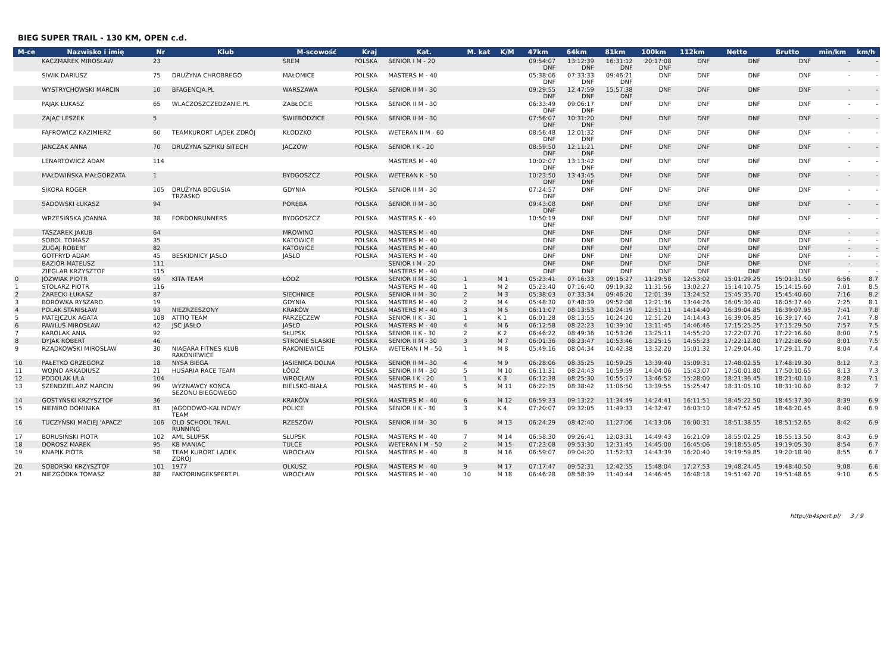BIEG SUPER TRAIL - 130 KM, OPEN c.d.
| M-ce | Nazwisko i imię | Nr | Klub | M-scowość | Kraj | Kat. | M. kat | K/M | 47km | 64km | 81km | 100km | 112km | Netto | Brutto | min/km | km/h |
| --- | --- | --- | --- | --- | --- | --- | --- | --- | --- | --- | --- | --- | --- | --- | --- | --- | --- |
| | KACZMAREK MIROSŁAW | 23 | | ŚREM | POLSKA | SENIOR I M - 20 | | | 09:54:07 DNF | 13:12:39 DNF | 16:31:12 DNF | 20:17:08 DNF | DNF | DNF | DNF | - | - |
| | SIWIK DARIUSZ | 75 | DRUŻYNA CHROBREGO | MAŁOMICE | POLSKA | MASTERS M - 40 | | | 05:38:06 DNF | 07:33:33 DNF | 09:46:21 DNF | DNF | DNF | DNF | DNF | - | - |
| | WYSTRYCHOWSKI MARCIN | 10 | BFAGENCJA.PL | WARSZAWA | POLSKA | SENIOR II M - 30 | | | 09:29:55 DNF | 12:47:59 DNF | 15:57:38 DNF | DNF | DNF | DNF | DNF | - | - |
| | PAJĄK ŁUKASZ | 65 | WLACZOSZCZEDZANIE.PL | ZABŁOCIE | POLSKA | SENIOR II M - 30 | | | 06:33:49 DNF | 09:06:17 DNF | DNF | DNF | DNF | DNF | DNF | - | - |
| | ZAJĄC LESZEK | 5 | | ŚWIEBODZICE | POLSKA | SENIOR II M - 30 | | | 07:56:07 DNF | 10:31:20 DNF | DNF | DNF | DNF | DNF | DNF | - | - |
| | FĄFROWICZ KAZIMIERZ | 60 | TEAMKURORT LĄDEK ZDRÓJ | KŁODZKO | POLSKA | WETERAN II M - 60 | | | 08:56:48 DNF | 12:01:32 DNF | DNF | DNF | DNF | DNF | DNF | - | - |
| | JANCZAK ANNA | 70 | DRUŻYNA SZPIKU SITECH | JACZÓW | POLSKA | SENIOR I K - 20 | | | 08:59:50 DNF | 12:11:21 DNF | DNF | DNF | DNF | DNF | DNF | - | - |
| | LENARTOWICZ ADAM | 114 | | | | MASTERS M - 40 | | | 10:02:07 DNF | 13:13:42 DNF | DNF | DNF | DNF | DNF | DNF | - | - |
| | MAŁOWIŃSKA MAŁGORZATA | 1 | | BYDGOSZCZ | POLSKA | WETERAN K - 50 | | | 10:23:50 DNF | 13:43:45 DNF | DNF | DNF | DNF | DNF | DNF | - | - |
| | SIKORA ROGER | 105 | DRUŻYNA BOGUSIA TRZASKO | GDYNIA | POLSKA | SENIOR II M - 30 | | | 07:24:57 DNF | DNF | DNF | DNF | DNF | DNF | DNF | - | - |
| | SADOWSKI ŁUKASZ | 94 | | PORĘBA | POLSKA | SENIOR II M - 30 | | | 09:43:08 DNF | DNF | DNF | DNF | DNF | DNF | DNF | - | - |
| | WRZESIŃSKA JOANNA | 38 | FORDONRUNNERS | BYDGOSZCZ | POLSKA | MASTERS K - 40 | | | 10:50:19 DNF | DNF | DNF | DNF | DNF | DNF | DNF | - | - |
| | TASZAREK JAKUB | 64 | | MROWINO | POLSKA | MASTERS M - 40 | | | DNF | DNF | DNF | DNF | DNF | DNF | DNF | - | - |
| | SOBOL TOMASZ | 35 | | KATOWICE | POLSKA | MASTERS M - 40 | | | DNF | DNF | DNF | DNF | DNF | DNF | DNF | - | - |
| | ZUGAJ ROBERT | 82 | | KATOWICE | POLSKA | MASTERS M - 40 | | | DNF | DNF | DNF | DNF | DNF | DNF | DNF | - | - |
| | GOTFRYD ADAM | 45 | BESKIDNICY JASŁO | JASŁO | POLSKA | MASTERS M - 40 | | | DNF | DNF | DNF | DNF | DNF | DNF | DNF | - | - |
| | BAZIÓR MATEUSZ | 111 | | | | SENIOR I M - 20 | | | DNF | DNF | DNF | DNF | DNF | DNF | DNF | - | - |
| | ZIEGLAR KRZYSZTOF | 115 | | | | MASTERS M - 40 | | | DNF | DNF | DNF | DNF | DNF | DNF | DNF | - | - |
| 0 | JÓZWIAK PIOTR | 69 | KITA TEAM | ŁÓDŹ | POLSKA | SENIOR II M - 30 | 1 | M 1 | 05:23:41 | 07:16:33 | 09:16:27 | 11:29:58 | 12:53:02 | 15:01:29.25 | 15:01:31.50 | 6:56 | 8.7 |
| 1 | STOLARZ PIOTR | 116 | | | | MASTERS M - 40 | 1 | M 2 | 05:23:40 | 07:16:40 | 09:19:32 | 11:31:56 | 13:02:27 | 15:14:10.75 | 15:14:15.60 | 7:01 | 8.5 |
| 2 | ŻARECKI ŁUKASZ | 87 | | SIECHNICE | POLSKA | SENIOR II M - 30 | 2 | M 3 | 05:38:03 | 07:33:34 | 09:46:20 | 12:01:39 | 13:24:52 | 15:45:35.70 | 15:45:40.60 | 7:16 | 8.2 |
| 3 | BORÓWKA RYSZARD | 19 | | GDYNIA | POLSKA | MASTERS M - 40 | 2 | M 4 | 05:48:30 | 07:48:39 | 09:52:08 | 12:21:36 | 13:44:26 | 16:05:30.40 | 16:05:37.40 | 7:25 | 8.1 |
| 4 | POLAK STANISŁAW | 93 | NIEZRZESZONY | KRAKÓW | POLSKA | MASTERS M - 40 | 3 | M 5 | 06:11:07 | 08:13:53 | 10:24:19 | 12:51:11 | 14:14:40 | 16:39:04.85 | 16:39:07.95 | 7:41 | 7.8 |
| 5 | MATEJCZUK AGATA | 108 | ATTIQ TEAM | PARZĘCZEW | POLSKA | SENIOR II K - 30 | 1 | K 1 | 06:01:28 | 08:13:55 | 10:24:20 | 12:51:20 | 14:14:43 | 16:39:06.85 | 16:39:17.40 | 7:41 | 7.8 |
| 6 | PAWLUŚ MIROSŁAW | 42 | JSC JASŁO | JASŁO | POLSKA | MASTERS M - 40 | 4 | M 6 | 06:12:58 | 08:22:23 | 10:39:10 | 13:11:45 | 14:46:46 | 17:15:25.25 | 17:15:29.50 | 7:57 | 7.5 |
| 7 | KAROLAK ANIA | 92 | | SŁUPSK | POLSKA | SENIOR II K - 30 | 2 | K 2 | 06:46:22 | 08:49:36 | 10:53:26 | 13:25:11 | 14:55:20 | 17:22:07.70 | 17:22:16.60 | 8:00 | 7.5 |
| 8 | DYJAK ROBERT | 46 | | STRONIE SLASKIE | POLSKA | SENIOR II M - 30 | 3 | M 7 | 06:01:36 | 08:23:47 | 10:53:46 | 13:25:15 | 14:55:23 | 17:22:12.80 | 17:22:16.60 | 8:01 | 7.5 |
| 9 | RZĄDKOWSKI MIROSŁAW | 30 | NIAGARA FITNES KLUB RAKONIEWICE | RAKONIEWICE | POLSKA | WETERAN I M - 50 | 1 | M 8 | 05:49:16 | 08:04:34 | 10:42:38 | 13:32:20 | 15:01:32 | 17:29:04.40 | 17:29:11.70 | 8:04 | 7.4 |
| 10 | PAŁETKO GRZEGORZ | 18 | NYSA BIEGA | JASIENICA DOLNA | POLSKA | SENIOR II M - 30 | 4 | M 9 | 06:28:06 | 08:35:25 | 10:59:25 | 13:39:40 | 15:09:31 | 17:48:02.55 | 17:48:19.30 | 8:12 | 7.3 |
| 11 | WOJNO ARKADIUSZ | 21 | HUSARIA RACE TEAM | ŁÓDŹ | POLSKA | SENIOR II M - 30 | 5 | M 10 | 06:11:31 | 08:24:43 | 10:59:59 | 14:04:06 | 15:43:07 | 17:50:01.80 | 17:50:10.65 | 8:13 | 7.3 |
| 12 | PODOLAK ULA | 104 | | WROCŁAW | POLSKA | SENIOR I K - 20 | 1 | K 3 | 06:12:38 | 08:25:30 | 10:55:17 | 13:46:52 | 15:28:00 | 18:21:36.45 | 18:21:40.10 | 8:28 | 7.1 |
| 13 | SZENDZIELARZ MARCIN | 99 | WYZNAWCY KOŃCA SEZONU BIEGOWEGO | BIELSKO-BIAŁA | POLSKA | MASTERS M - 40 | 5 | M 11 | 06:22:35 | 08:38:42 | 11:06:50 | 13:39:55 | 15:25:47 | 18:31:05.10 | 18:31:10.60 | 8:32 | 7 |
| 14 | GOSTYŃSKI KRZYSZTOF | 36 | | KRAKÓW | POLSKA | MASTERS M - 40 | 6 | M 12 | 06:59:33 | 09:13:22 | 11:34:49 | 14:24:41 | 16:11:51 | 18:45:22.50 | 18:45:37.30 | 8:39 | 6.9 |
| 15 | NIEMIRO DOMINIKA | 81 | JAGODOWO-KALINOWY TEAM | POLICE | POLSKA | SENIOR II K - 30 | 3 | K 4 | 07:20:07 | 09:32:05 | 11:49:33 | 14:32:47 | 16:03:10 | 18:47:52.45 | 18:48:20.45 | 8:40 | 6.9 |
| 16 | TUCZYŃSKI MACIEJ 'APACZ' | 106 | OLD SCHOOL TRAIL RUNNING | RZESZÓW | POLSKA | SENIOR II M - 30 | 6 | M 13 | 06:24:29 | 08:42:40 | 11:27:06 | 14:13:06 | 16:00:31 | 18:51:38.55 | 18:51:52.65 | 8:42 | 6.9 |
| 17 | BORUSIŃSKI PIOTR | 102 | AML SŁUPSK | SŁUPSK | POLSKA | MASTERS M - 40 | 7 | M 14 | 06:58:30 | 09:26:41 | 12:03:31 | 14:49:43 | 16:21:09 | 18:55:02.25 | 18:55:13.50 | 8:43 | 6.9 |
| 18 | DOROSZ MAREK | 95 | KB MANIAC | TULCE | POLSKA | WETERAN I M - 50 | 2 | M 15 | 07:23:08 | 09:53:30 | 12:31:45 | 14:45:00 | 16:45:06 | 19:18:55.05 | 19:19:05.30 | 8:54 | 6.7 |
| 19 | KNAPIK PIOTR | 58 | TEAM KURORT LĄDEK ZDRÓJ | WROCŁAW | POLSKA | MASTERS M - 40 | 8 | M 16 | 06:59:07 | 09:04:20 | 11:52:33 | 14:43:39 | 16:20:40 | 19:19:59.85 | 19:20:18.90 | 8:55 | 6.7 |
| 20 | SOBORSKI KRZYSZTOF | 101 | 1977 | OLKUSZ | POLSKA | MASTERS M - 40 | 9 | M 17 | 07:17:47 | 09:52:31 | 12:42:55 | 15:48:04 | 17:27:53 | 19:48:24.45 | 19:48:40.50 | 9:08 | 6.6 |
| 21 | NIEZGÓDKA TOMASZ | 88 | FAKTORINGEKSPERT.PL | WROCŁAW | POLSKA | MASTERS M - 40 | 10 | M 18 | 06:46:28 | 08:58:39 | 11:40:44 | 14:46:45 | 16:48:18 | 19:51:42.70 | 19:51:48.65 | 9:10 | 6.5 |
http://b4sport.pl/ 3 / 9